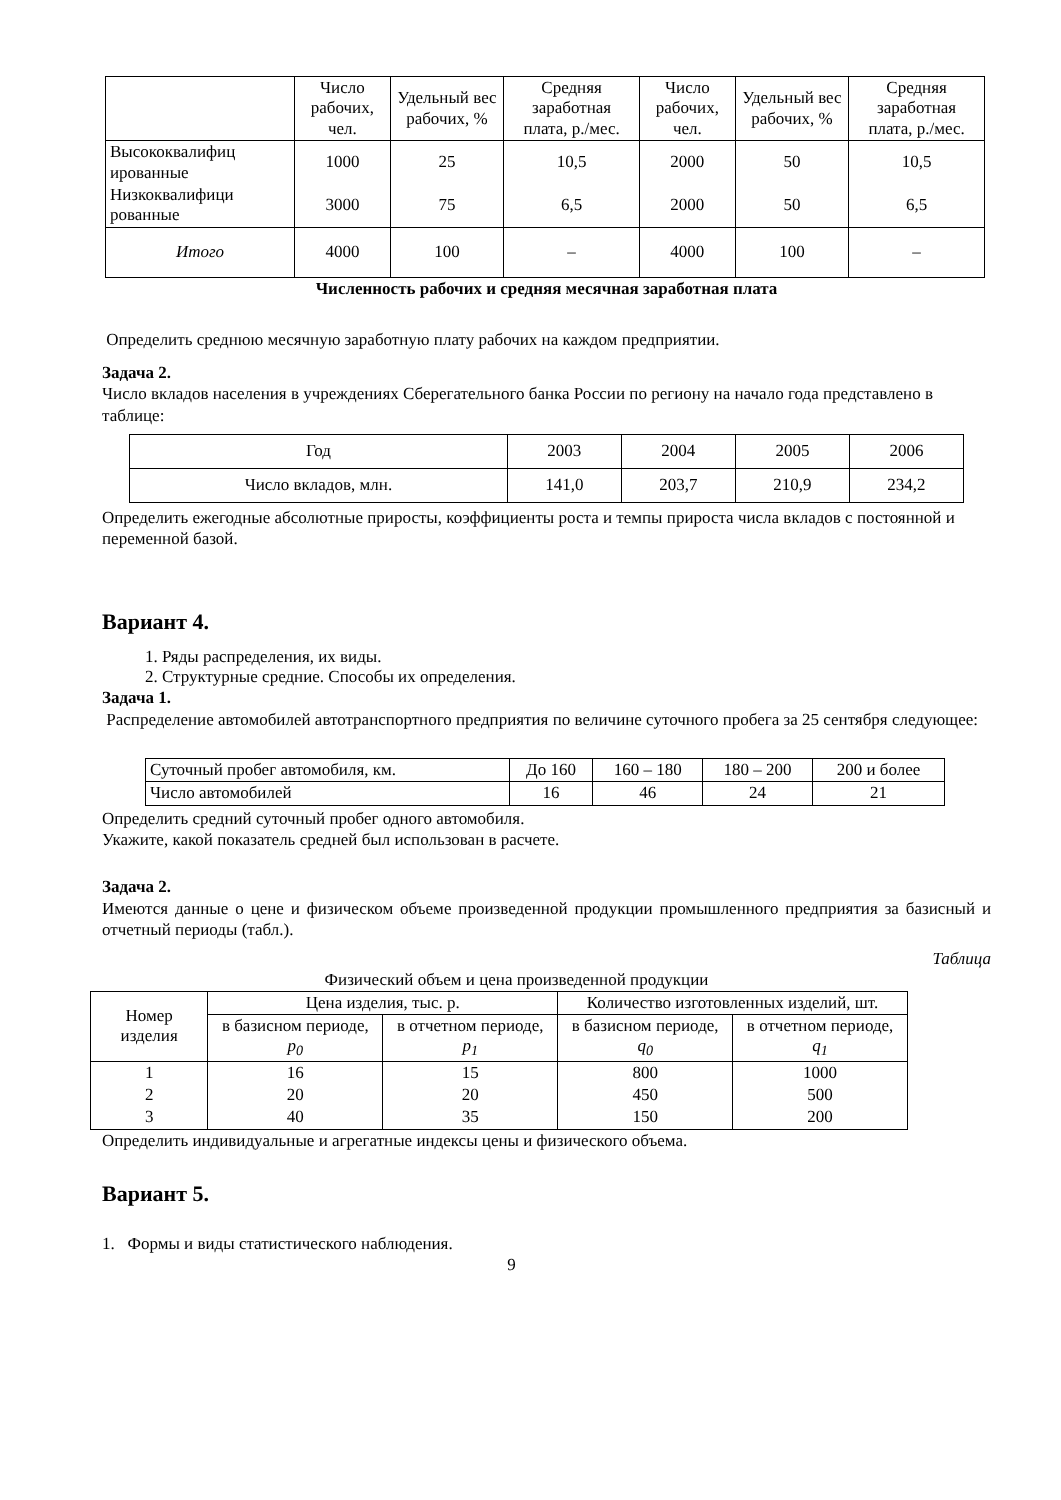| | Число рабочих, чел. | Удельный вес рабочих, % | Средняя заработная плата, р./мес. | Число рабочих, чел. | Удельный вес рабочих, % | Средняя заработная плата, р./мес. |
| --- | --- | --- | --- | --- | --- | --- |
| Высококвалифиц ированные | 1000 | 25 | 10,5 | 2000 | 50 | 10,5 |
| Низкоквалифици рованные | 3000 | 75 | 6,5 | 2000 | 50 | 6,5 |
| Итого | 4000 | 100 | – | 4000 | 100 | – |
Численность рабочих и средняя месячная заработная плата
Определить среднюю месячную заработную плату рабочих на каждом предприятии.
Задача 2.
Число вкладов населения в учреждениях Сберегательного банка России по региону на начало года представлено в таблице:
| Год | 2003 | 2004 | 2005 | 2006 |
| Число вкладов, млн. | 141,0 | 203,7 | 210,9 | 234,2 |
Определить ежегодные абсолютные приросты, коэффициенты роста и темпы прироста числа вкладов с постоянной и переменной базой.
Вариант 4.
1. Ряды распределения, их виды.
2. Структурные средние. Способы их определения.
Задача 1.
Распределение автомобилей автотранспортного предприятия по величине суточного пробега за 25 сентября следующее:
| Суточный пробег автомобиля, км. | До 160 | 160 – 180 | 180 – 200 | 200 и более |
| Число автомобилей | 16 | 46 | 24 | 21 |
Определить средний суточный пробег одного автомобиля.
Укажите, какой показатель средней был использован в расчете.
Задача 2.
Имеются данные о цене и физическом объеме произведенной продукции промышленного предприятия за базисный и отчетный периоды (табл.).
Таблица
Физический объем и цена произведенной продукции
| Номер изделия | Цена изделия, тыс. р. | | Количество изготовленных изделий, шт. | |
| | в базисном периоде, p<sub>0</sub> | в отчетном периоде, p<sub>1</sub> | в базисном периоде, q<sub>0</sub> | в отчетном периоде, q<sub>1</sub> |
| 1 | 16 | 15 | 800 | 1000 |
| 2 | 20 | 20 | 450 | 500 |
| 3 | 40 | 35 | 150 | 200 |
Определить индивидуальные и агрегатные индексы цены и физического объема.
Вариант 5.
1. Формы и виды статистического наблюдения.
9